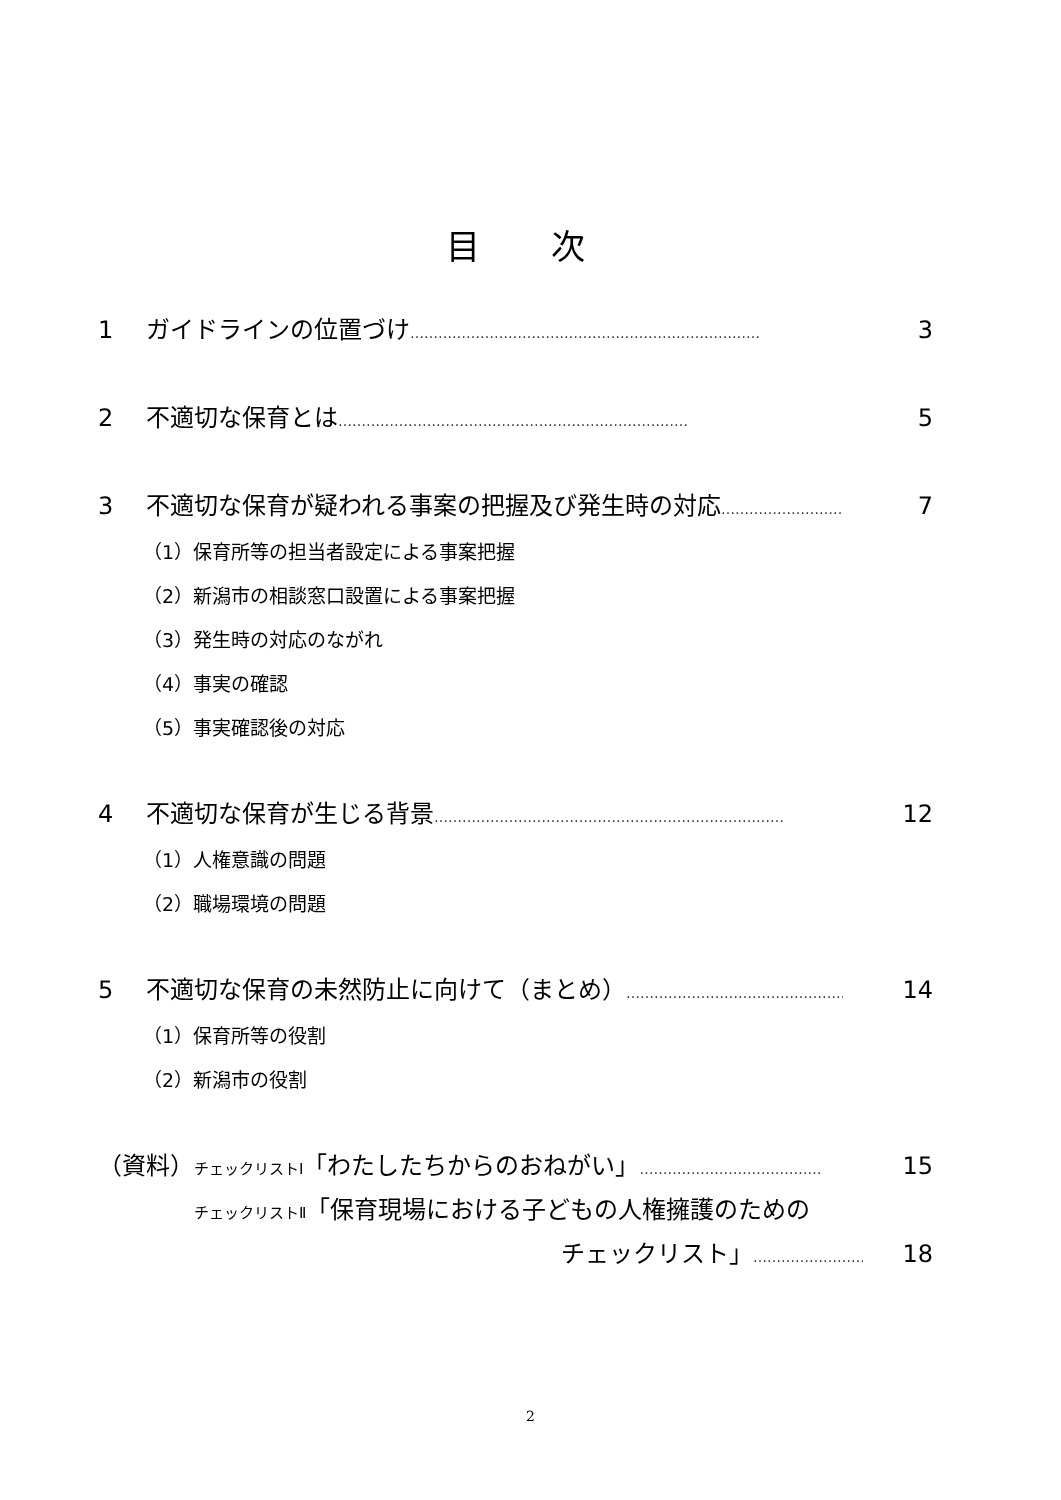目 次
1 ガイドラインの位置づけ ………………………………………………………………… 3
2 不適切な保育とは ………………………………………………………………… 5
3 不適切な保育が疑われる事案の把握及び発生時の対応 ………………………………… 7
（1）保育所等の担当者設定による事案把握
（2）新潟市の相談窓口設置による事案把握
（3）発生時の対応のながれ
（4）事実の確認
（5）事実確認後の対応
4 不適切な保育が生じる背景 ………………………………………………………………… 12
（1）人権意識の問題
（2）職場環境の問題
5 不適切な保育の未然防止に向けて（まとめ） ………………………………………… 14
（1）保育所等の役割
（2）新潟市の役割
（資料）チェックリストⅠ「わたしたちからのおねがい」 ………………………………… 15
チェックリストⅡ「保育現場における子どもの人権擁護のための
チェックリスト」 …………………… 18
2